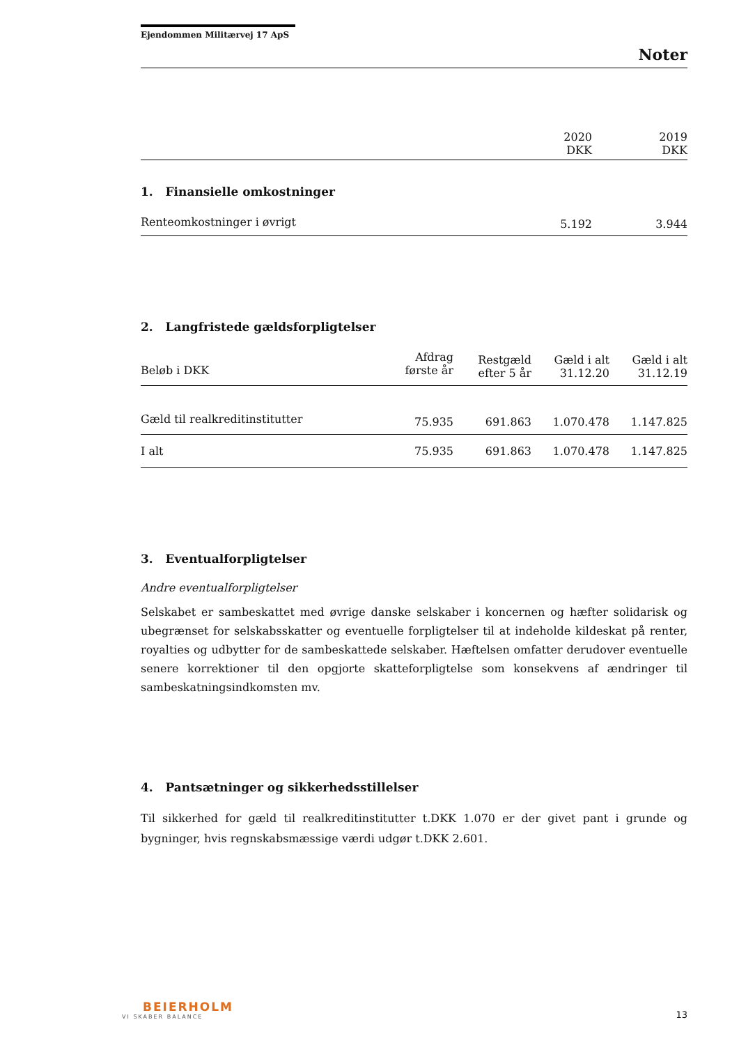Ejendommen Militærvej 17 ApS
Noter
| | 2020 DKK | 2019 DKK |
1. Finansielle omkostninger
| Renteomkostninger i øvrigt | 5.192 | 3.944 |
2. Langfristede gældsforpligtelser
| Beløb i DKK | Afdrag første år | Restgæld efter 5 år | Gæld i alt 31.12.20 | Gæld i alt 31.12.19 |
| --- | --- | --- | --- | --- |
| Gæld til realkreditinstitutter | 75.935 | 691.863 | 1.070.478 | 1.147.825 |
| I alt | 75.935 | 691.863 | 1.070.478 | 1.147.825 |
3. Eventualforpligtelser
Andre eventualforpligtelser
Selskabet er sambeskattet med øvrige danske selskaber i koncernen og hæfter solidarisk og ubegrænset for selskabsskatter og eventuelle forpligtelser til at indeholde kildeskat på renter, royalties og udbytter for de sambeskattede selskaber. Hæftelsen omfatter derudover eventuelle senere korrektioner til den opgjorte skatteforpligtelse som konsekvens af ændringer til sambeskatningsindkomsten mv.
4. Pantsætninger og sikkerhedsstillelser
Til sikkerhed for gæld til realkreditinstitutter t.DKK 1.070 er der givet pant i grunde og bygninger, hvis regnskabsmæssige værdi udgør t.DKK 2.601.
BEIERHOLM
VI SKABER BALANCE
13